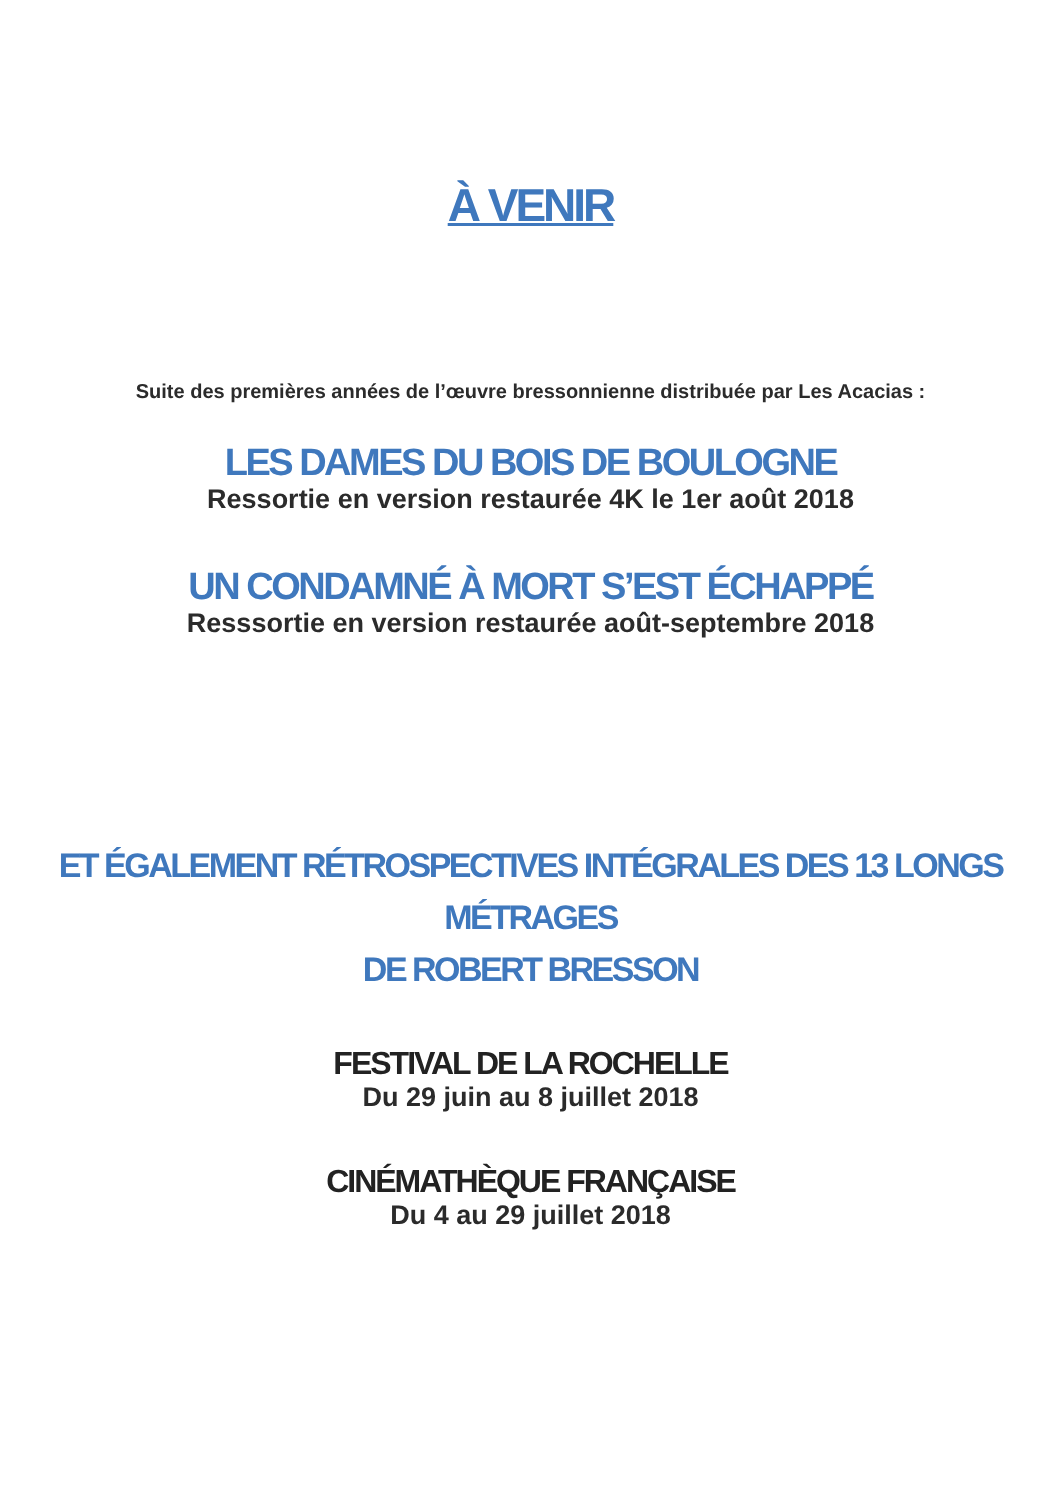À VENIR
Suite des premières années de l’œuvre bressonnienne distribuée par Les Acacias :
LES DAMES DU BOIS DE BOULOGNE
Ressortie en version restaurée 4K le 1er août 2018
UN CONDAMNÉ À MORT S’EST ÉCHAPPÉ
Resssortie en version restaurée août-septembre 2018
ET ÉGALEMENT RÉTROSPECTIVES INTÉGRALES DES 13 LONGS MÉTRAGES
DE ROBERT BRESSON
FESTIVAL DE LA ROCHELLE
Du 29 juin au 8 juillet 2018
CINÉMATHÈQUE FRANÇAISE
Du 4 au 29 juillet 2018